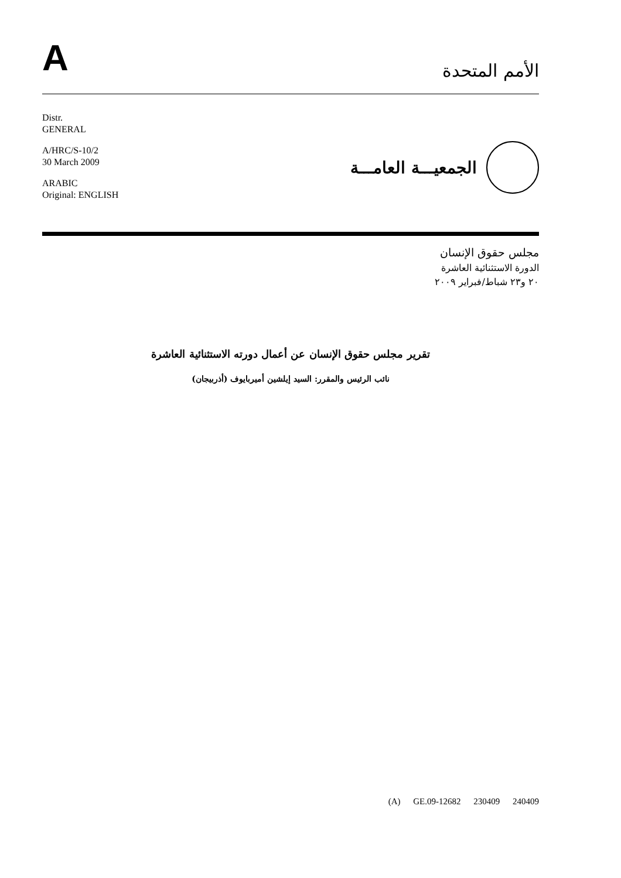A
الأمم المتحدة
Distr.
GENERAL
A/HRC/S-10/2
30 March 2009
ARABIC
Original: ENGLISH
الجمعيـــة العامـــة
مجلس حقوق الإنسان
الدورة الاستثنائية العاشرة
٢٠ و٢٣ شباط/فبراير ٢٠٠٩
تقرير مجلس حقوق الإنسان عن أعمال دورته الاستثنائية العاشرة
نائب الرئيس والمقرر: السيد إيلشين أميربايوف (أذربيجان)
(A) GE.09-12682 230409 240409